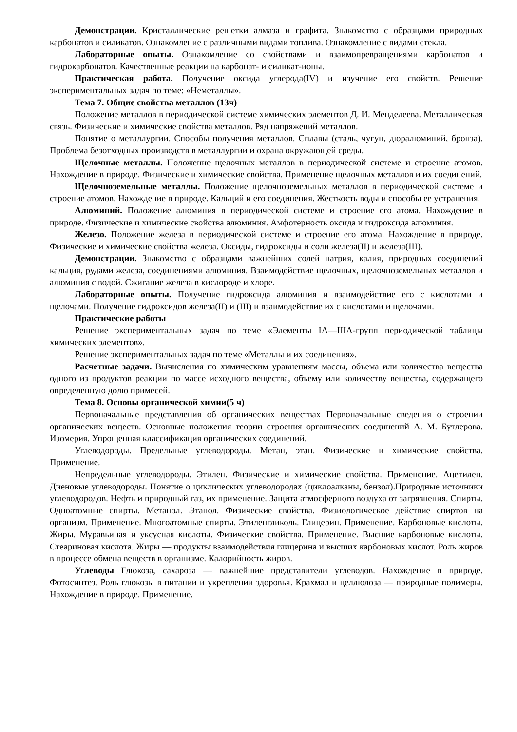Демонстрации. Кристаллические решетки алмаза и графита. Знакомство с образцами природных карбонатов и силикатов. Ознакомление с различными видами топлива. Ознакомление с видами стекла.
Лабораторные опыты. Ознакомление со свойствами и взаимопревращениями карбонатов и гидрокарбонатов. Качественные реакции на карбонат- и силикат-ионы.
Практическая работа. Получение оксида углерода(IV) и изучение его свойств. Решение экспериментальных задач по теме: «Неметаллы».
Тема 7. Общие свойства металлов (13ч)
Положение металлов в периодической системе химических элементов Д. И. Менделеева. Металлическая связь. Физические и химические свойства металлов. Ряд напряжений металлов.
Понятие о металлургии. Способы получения металлов. Сплавы (сталь, чугун, дюралюминий, бронза). Проблема безотходных производств в металлургии и охрана окружающей среды.
Щелочные металлы. Положение щелочных металлов в периодической системе и строение атомов. Нахождение в природе. Физические и химические свойства. Применение щелочных металлов и их соединений.
Щелочноземельные металлы. Положение щелочноземельных металлов в периодической системе и строение атомов. Нахождение в природе. Кальций и его соединения. Жесткость воды и способы ее устранения.
Алюминий. Положение алюминия в периодической системе и строение его атома. Нахождение в природе. Физические и химические свойства алюминия. Амфотерность оксида и гидроксида алюминия.
Железо. Положение железа в периодической системе и строение его атома. Нахождение в природе. Физические и химические свойства железа. Оксиды, гидроксиды и соли железа(II) и железа(III).
Демонстрации. Знакомство с образцами важнейших солей натрия, калия, природных соединений кальция, рудами железа, соединениями алюминия. Взаимодействие щелочных, щелочноземельных металлов и алюминия с водой. Сжигание железа в кислороде и хлоре.
Лабораторные опыты. Получение гидроксида алюминия и взаимодействие его с кислотами и щелочами. Получение гидроксидов железа(II) и (III) и взаимодействие их с кислотами и щелочами.
Практические работы
Решение экспериментальных задач по теме «Элементы IA—IIIA-групп периодической таблицы химических элементов».
Решение экспериментальных задач по теме «Металлы и их соединения».
Расчетные задачи. Вычисления по химическим уравнениям массы, объема или количества вещества одного из продуктов реакции по массе исходного вещества, объему или количеству вещества, содержащего определенную долю примесей.
Тема 8. Основы органической химии(5 ч)
Первоначальные представления об органических веществах Первоначальные сведения о строении органических веществ. Основные положения теории строения органических соединений А. М. Бутлерова. Изомерия. Упрощенная классификация органических соединений.
Углеводороды. Предельные углеводороды. Метан, этан. Физические и химические свойства. Применение.
Непредельные углеводороды. Этилен. Физические и химические свойства. Применение. Ацетилен. Диеновые углеводороды. Понятие о циклических углеводородах (циклоалканы, бензол).Природные источники углеводородов. Нефть и природный газ, их применение. Защита атмосферного воздуха от загрязнения. Спирты. Одноатомные спирты. Метанол. Этанол. Физические свойства. Физиологическое действие спиртов на организм. Применение. Многоатомные спирты. Этиленгликоль. Глицерин. Применение. Карбоновые кислоты. Жиры. Муравьиная и уксусная кислоты. Физические свойства. Применение. Высшие карбоновые кислоты. Стеариновая кислота. Жиры — продукты взаимодействия глицерина и высших карбоновых кислот. Роль жиров в процессе обмена веществ в организме. Калорийность жиров.
Углеводы Глюкоза, сахароза — важнейшие представители углеводов. Нахождение в природе. Фотосинтез. Роль глюкозы в питании и укреплении здоровья. Крахмал и целлюлоза — природные полимеры. Нахождение в природе. Применение.